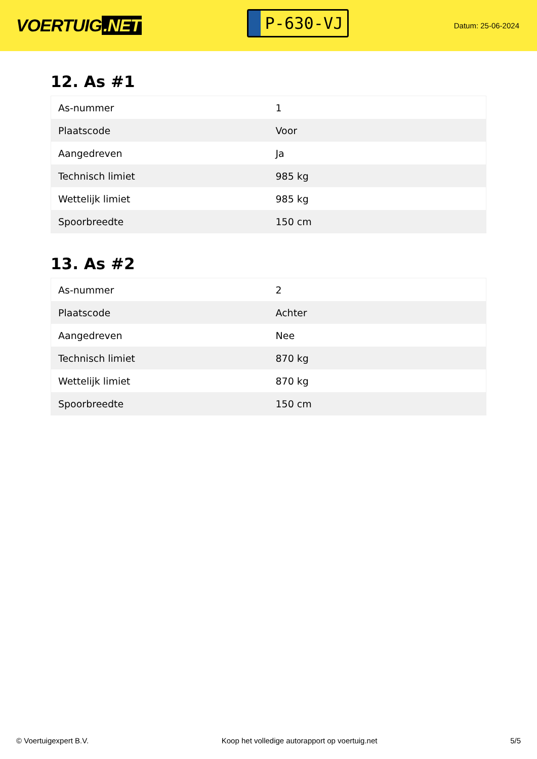VOERTUIG.NET
P-630-VJ
Datum: 25-06-2024
12. As #1
| As-nummer | 1 |
| Plaatscode | Voor |
| Aangedreven | Ja |
| Technisch limiet | 985 kg |
| Wettelijk limiet | 985 kg |
| Spoorbreedte | 150 cm |
13. As #2
| As-nummer | 2 |
| Plaatscode | Achter |
| Aangedreven | Nee |
| Technisch limiet | 870 kg |
| Wettelijk limiet | 870 kg |
| Spoorbreedte | 150 cm |
© Voertuigexpert B.V. Koop het volledige autorapport op voertuig.net 5/5